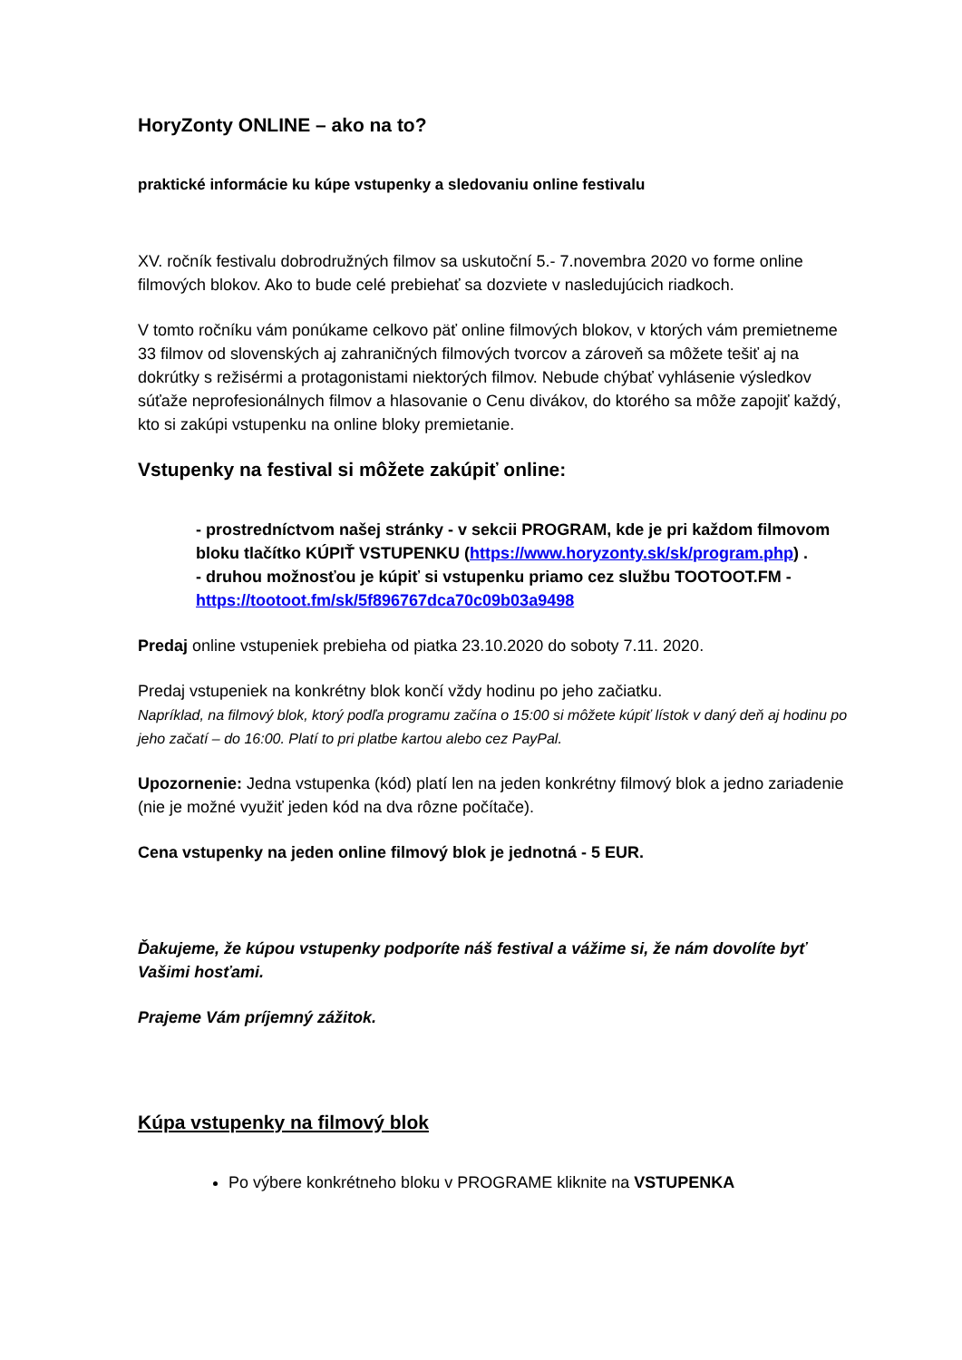HoryZonty ONLINE – ako na to?
praktické informácie ku kúpe vstupenky a sledovaniu online festivalu
XV. ročník festivalu dobrodružných filmov sa uskutoční 5.- 7.novembra 2020 vo forme online filmových blokov. Ako to bude celé prebiehať sa dozviete v nasledujúcich riadkoch.
V tomto ročníku vám ponúkame celkovo päť online filmových blokov, v ktorých vám premietneme 33 filmov od slovenských aj zahraničných filmových tvorcov a zároveň sa môžete tešiť aj na dokrútky s režisérmi a protagonistami niektorých filmov. Nebude chýbať vyhlásenie výsledkov súťaže neprofesionálnych filmov a hlasovanie o Cenu divákov, do ktorého sa môže zapojiť každý, kto si zakúpi vstupenku na online bloky premietanie.
Vstupenky na festival si môžete zakúpiť online:
- prostredníctvom našej stránky - v sekcii PROGRAM, kde je pri každom filmovom bloku tlačítko KÚPIŤ VSTUPENKU (https://www.horyzonty.sk/sk/program.php) .
- druhou možnosťou je kúpiť si vstupenku priamo cez službu TOOTOOT.FM - https://tootoot.fm/sk/5f896767dca70c09b03a9498
Predaj online vstupeniek prebieha od piatka 23.10.2020 do soboty 7.11. 2020.
Predaj vstupeniek na konkrétny blok končí vždy hodinu po jeho začiatku.
Napríklad, na filmový blok, ktorý podľa programu začína o 15:00 si môžete kúpiť lístok v daný deň aj hodinu po jeho začatí – do 16:00. Platí to pri platbe kartou alebo cez PayPal.
Upozornenie: Jedna vstupenka (kód) platí len na jeden konkrétny filmový blok a jedno zariadenie (nie je možné využiť jeden kód na dva rôzne počítače).
Cena vstupenky na jeden online filmový blok je jednotná - 5 EUR.
Ďakujeme, že kúpou vstupenky podporíte náš festival a vážime si, že nám dovolíte byť Vašimi hosťami.
Prajeme Vám príjemný zážitok.
Kúpa vstupenky na filmový blok
Po výbere konkrétneho bloku v PROGRAME kliknite na VSTUPENKA